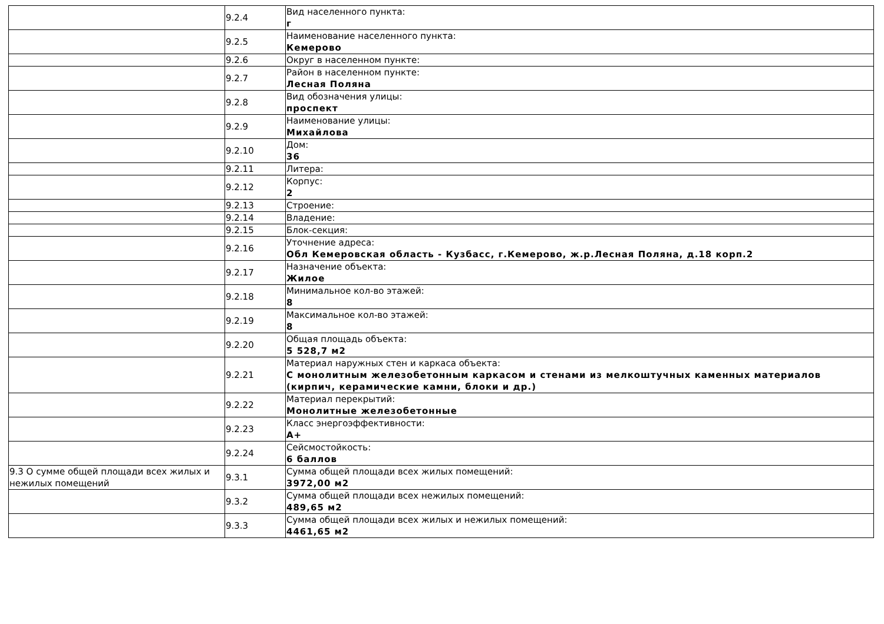| | 9.2.4 | Вид населенного пункта: г |
| | 9.2.5 | Наименование населенного пункта: Кемерово |
| | 9.2.6 | Округ в населенном пункте: |
| | 9.2.7 | Район в населенном пункте: Лесная Поляна |
| | 9.2.8 | Вид обозначения улицы: проспект |
| | 9.2.9 | Наименование улицы: Михайлова |
| | 9.2.10 | Дом: 36 |
| | 9.2.11 | Литера: |
| | 9.2.12 | Корпус: 2 |
| | 9.2.13 | Строение: |
| | 9.2.14 | Владение: |
| | 9.2.15 | Блок-секция: |
| | 9.2.16 | Уточнение адреса: Обл Кемеровская область - Кузбасс, г.Кемерово, ж.р.Лесная Поляна, д.18 корп.2 |
| | 9.2.17 | Назначение объекта: Жилое |
| | 9.2.18 | Минимальное кол-во этажей: 8 |
| | 9.2.19 | Максимальное кол-во этажей: 8 |
| | 9.2.20 | Общая площадь объекта: 5 528,7 м2 |
| | 9.2.21 | Материал наружных стен и каркаса объекта: С монолитным железобетонным каркасом и стенами из мелкоштучных каменных материалов (кирпич, керамические камни, блоки и др.) |
| | 9.2.22 | Материал перекрытий: Монолитные железобетонные |
| | 9.2.23 | Класс энергоэффективности: A+ |
| | 9.2.24 | Сейсмостойкость: 6 баллов |
| 9.3 О сумме общей площади всех жилых и нежилых помещений | 9.3.1 | Сумма общей площади всех жилых помещений: 3972,00 м2 |
| | 9.3.2 | Сумма общей площади всех нежилых помещений: 489,65 м2 |
| | 9.3.3 | Сумма общей площади всех жилых и нежилых помещений: 4461,65 м2 |